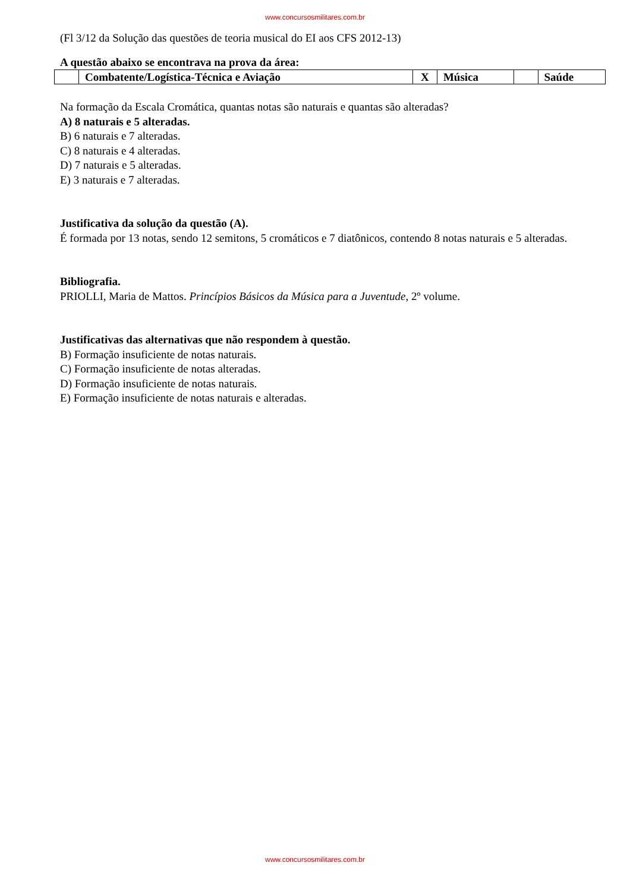www.concursosmilitares.com.br
(Fl 3/12 da Solução das questões de teoria musical do EI aos CFS 2012-13)
A questão abaixo se encontrava na prova da área:
| | Combatente/Logística-Técnica e Aviação | X | Música | | Saúde |
Na formação da Escala Cromática, quantas notas são naturais e quantas são alteradas?
A) 8 naturais e 5 alteradas.
B) 6 naturais e 7 alteradas.
C) 8 naturais e 4 alteradas.
D) 7 naturais e 5 alteradas.
E) 3 naturais e 7 alteradas.
Justificativa da solução da questão (A).
É formada por 13 notas, sendo 12 semitons, 5 cromáticos e 7 diatônicos, contendo 8 notas naturais e 5 alteradas.
Bibliografia.
PRIOLLI, Maria de Mattos. Princípios Básicos da Música para a Juventude, 2º volume.
Justificativas das alternativas que não respondem à questão.
B) Formação insuficiente de notas naturais.
C) Formação insuficiente de notas alteradas.
D) Formação insuficiente de notas naturais.
E) Formação insuficiente de notas naturais e alteradas.
www.concursosmilitares.com.br